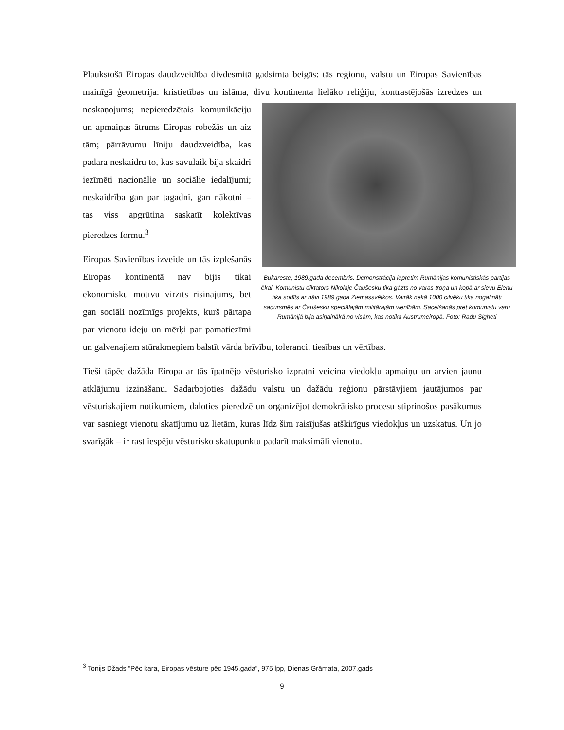Plaukstošā Eiropas daudzveidība divdesmitā gadsimta beigās: tās reģionu, valstu un Eiropas Savienības mainīgā ģeometrija: kristietības un islāma, divu kontinenta lielāko reliģiju, Bukareste, 1989.gada decembris. Demonstrācija iepretim Rumānijas komunistiskās partijas ēkai. Komunistu diktators Nikolaje Čaušesku tika gāzts no varas troņa un kopā ar sievu Elenu tika sodīts ar nāvi 1989.gada Ziemassvētkos. Vairāk nekā 1000 cilvēku tika nogalināti sadursmēs ar Čaušesku speciālajām militārajām vienībām. Sacelšanās pret komunistu varu Rumānijā bija asiņainākā no visām, kas notika Austrumeiropā. Foto: Radu Sigheti kontrastējošās izredzes un noskaņojums; nepieredzētais komunikāciju un apmaiņas ātrums Eiropas robežās un aiz tām; pārrāvumu līniju daudzveidība, kas padara neskaidru to, kas savulaik bija skaidri iezīmēti nacionālie un sociālie iedalījumi; neskaidrība gan par tagadni, gan nākotni – tas viss apgrūtina saskatīt kolektīvas pieredzes formu.<sup>3</sup>
Eiropas Savienības izveide un tās izplešanās Eiropas kontinentā nav bijis tikai ekonomisku motīvu virzīts risinājums, bet gan sociāli nozīmīgs projekts, kurš pārtapa par vienotu ideju un mērķi par pamatiezīmi un galvenajiem stūrakmeņiem balstīt vārda brīvību, toleranci, tiesības un vērtības.
Tieši tāpēc dažāda Eiropa ar tās īpatnējo vēsturisko izpratni veicina viedokļu apmaiņu un arvien jaunu atklājumu izzināšanu. Sadarbojoties dažādu valstu un dažādu reģionu pārstāvjiem jautājumos par vēsturiskajiem notikumiem, daloties pieredzē un organizējot demokrātisko procesu stiprinošos pasākumus var sasniegt vienotu skatījumu uz lietām, kuras līdz šim raisījušas atšķirīgus viedokļus un uzskatus. Un jo svarīgāk – ir rast iespēju vēsturisko skatupunktu padarīt maksimāli vienotu.
<sup>3</sup> Tonijs Džads “Pēc kara, Eiropas vēsture pēc 1945.gada”, 975 lpp, Dienas Grāmata, 2007.gads
9